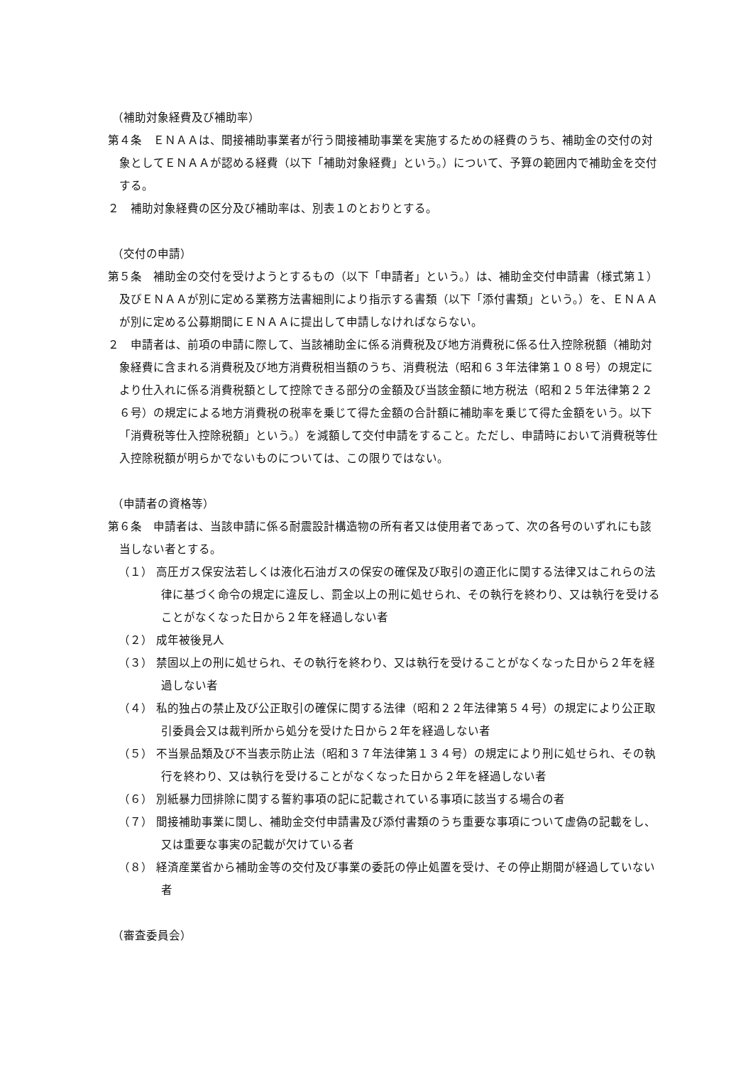（補助対象経費及び補助率）
第４条　ＥＮＡＡは、間接補助事業者が行う間接補助事業を実施するための経費のうち、補助金の交付の対象としてＥＮＡＡが認める経費（以下「補助対象経費」という。）について、予算の範囲内で補助金を交付する。
２　補助対象経費の区分及び補助率は、別表１のとおりとする。
（交付の申請）
第５条　補助金の交付を受けようとするもの（以下「申請者」という。）は、補助金交付申請書（様式第１）及びＥＮＡＡが別に定める業務方法書細則により指示する書類（以下「添付書類」という。）を、ＥＮＡＡが別に定める公募期間にＥＮＡＡに提出して申請しなければならない。
２　申請者は、前項の申請に際して、当該補助金に係る消費税及び地方消費税に係る仕入控除税額（補助対象経費に含まれる消費税及び地方消費税相当額のうち、消費税法（昭和６３年法律第１０８号）の規定により仕入れに係る消費税額として控除できる部分の金額及び当該金額に地方税法（昭和２５年法律第２２６号）の規定による地方消費税の税率を乗じて得た金額の合計額に補助率を乗じて得た金額をいう。以下「消費税等仕入控除税額」という。）を減額して交付申請をすること。ただし、申請時において消費税等仕入控除税額が明らかでないものについては、この限りではない。
（申請者の資格等）
第６条　申請者は、当該申請に係る耐震設計構造物の所有者又は使用者であって、次の各号のいずれにも該当しない者とする。
（１） 高圧ガス保安法若しくは液化石油ガスの保安の確保及び取引の適正化に関する法律又はこれらの法律に基づく命令の規定に違反し、罰金以上の刑に処せられ、その執行を終わり、又は執行を受けることがなくなった日から２年を経過しない者
（２） 成年被後見人
（３） 禁固以上の刑に処せられ、その執行を終わり、又は執行を受けることがなくなった日から２年を経過しない者
（４） 私的独占の禁止及び公正取引の確保に関する法律（昭和２２年法律第５４号）の規定により公正取引委員会又は裁判所から処分を受けた日から２年を経過しない者
（５） 不当景品類及び不当表示防止法（昭和３７年法律第１３４号）の規定により刑に処せられ、その執行を終わり、又は執行を受けることがなくなった日から２年を経過しない者
（６） 別紙暴力団排除に関する誓約事項の記に記載されている事項に該当する場合の者
（７） 間接補助事業に関し、補助金交付申請書及び添付書類のうち重要な事項について虚偽の記載をし、又は重要な事実の記載が欠けている者
（８） 経済産業省から補助金等の交付及び事業の委託の停止処置を受け、その停止期間が経過していない者
（審査委員会）